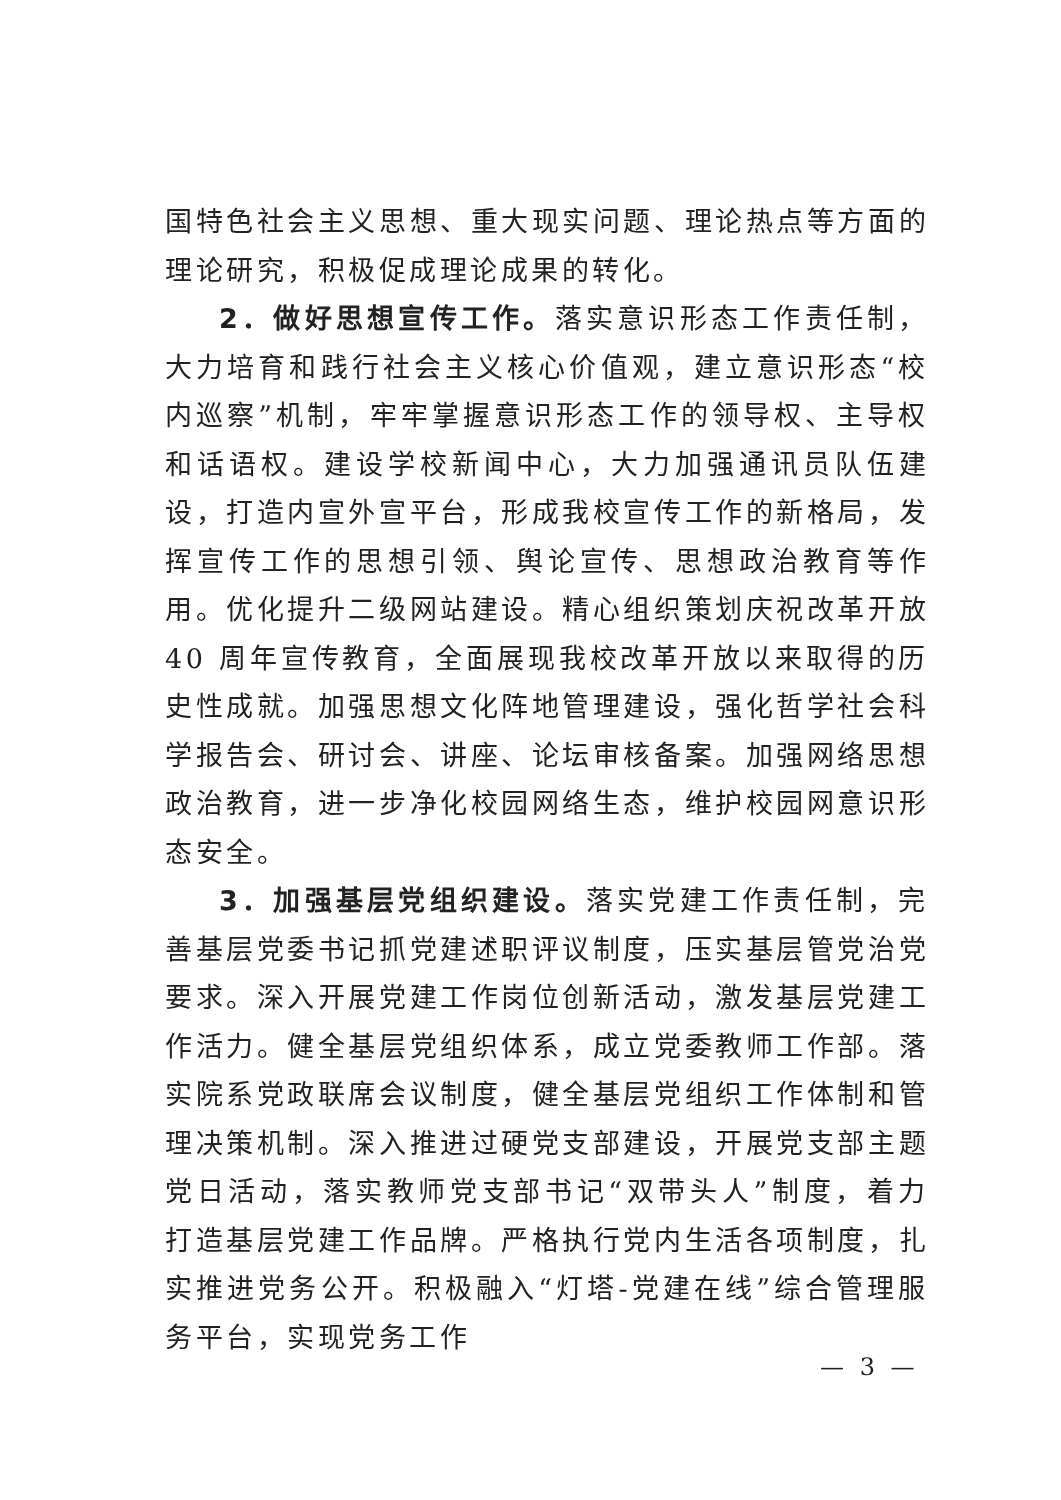国特色社会主义思想、重大现实问题、理论热点等方面的理论研究，积极促成理论成果的转化。
2．做好思想宣传工作。落实意识形态工作责任制，大力培育和践行社会主义核心价值观，建立意识形态“校内巡察”机制，牢牢掌握意识形态工作的领导权、主导权和话语权。建设学校新闻中心，大力加强通讯员队伍建设，打造内宣外宣平台，形成我校宣传工作的新格局，发挥宣传工作的思想引领、舆论宣传、思想政治教育等作用。优化提升二级网站建设。精心组织策划庆祝改革开放 40 周年宣传教育，全面展现我校改革开放以来取得的历史性成就。加强思想文化阵地管理建设，强化哲学社会科学报告会、研讨会、讲座、论坛审核备案。加强网络思想政治教育，进一步净化校园网络生态，维护校园网意识形态安全。
3．加强基层党组织建设。落实党建工作责任制，完善基层党委书记抓党建述职评议制度，压实基层管党治党要求。深入开展党建工作岗位创新活动，激发基层党建工作活力。健全基层党组织体系，成立党委教师工作部。落实院系党政联席会议制度，健全基层党组织工作体制和管理决策机制。深入推进过硬党支部建设，开展党支部主题党日活动，落实教师党支部书记“双带头人”制度，着力打造基层党建工作品牌。严格执行党内生活各项制度，扎实推进党务公开。积极融入“灯塔-党建在线”综合管理服务平台，实现党务工作
— 3 —